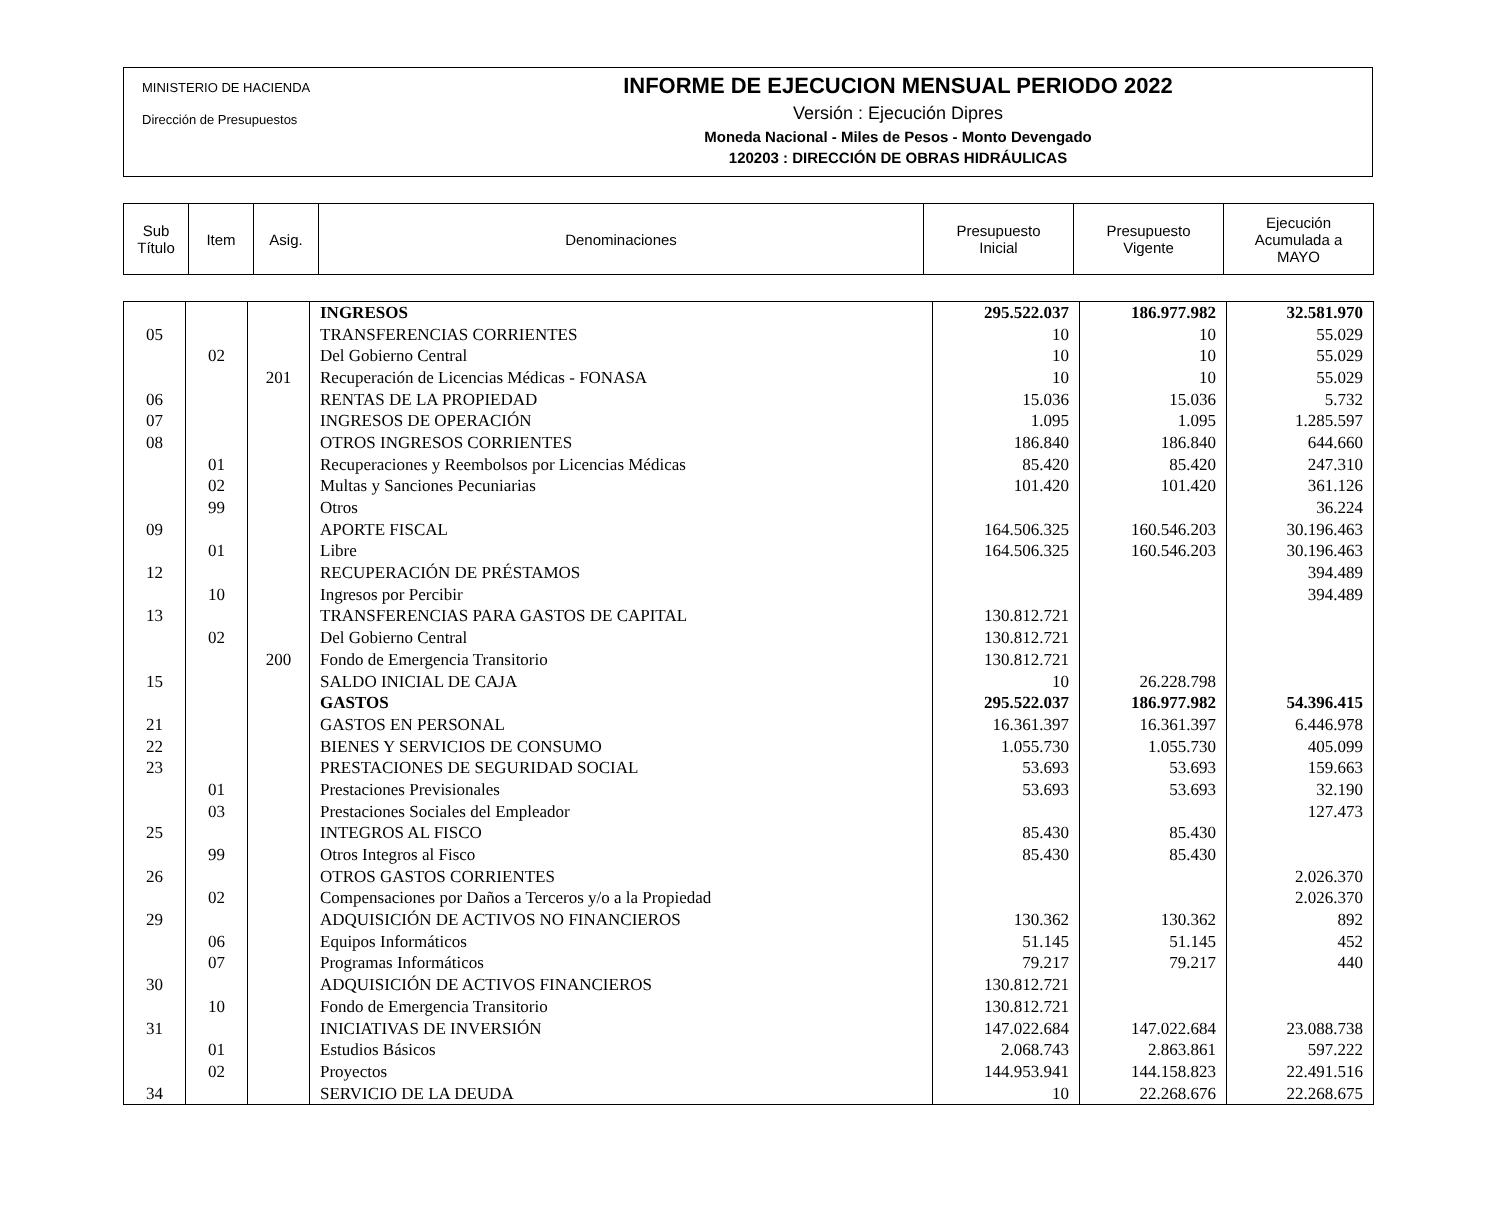MINISTERIO DE HACIENDA
Dirección de Presupuestos
INFORME DE EJECUCION MENSUAL PERIODO 2022
Versión : Ejecución Dipres
Moneda Nacional - Miles de Pesos - Monto Devengado
120203 : DIRECCIÓN DE OBRAS HIDRÁULICAS
| Sub Título | Item | Asig. | Denominaciones | Presupuesto Inicial | Presupuesto Vigente | Ejecución Acumulada a MAYO |
| | | | INGRESOS | 295.522.037 | 186.977.982 | 32.581.970 |
| 05 | | | TRANSFERENCIAS CORRIENTES | 10 | 10 | 55.029 |
| | 02 | | Del Gobierno Central | 10 | 10 | 55.029 |
| | | 201 | Recuperación de Licencias Médicas - FONASA | 10 | 10 | 55.029 |
| 06 | | | RENTAS DE LA PROPIEDAD | 15.036 | 15.036 | 5.732 |
| 07 | | | INGRESOS DE OPERACIÓN | 1.095 | 1.095 | 1.285.597 |
| 08 | | | OTROS INGRESOS CORRIENTES | 186.840 | 186.840 | 644.660 |
| | 01 | | Recuperaciones y Reembolsos por Licencias Médicas | 85.420 | 85.420 | 247.310 |
| | 02 | | Multas y Sanciones Pecuniarias | 101.420 | 101.420 | 361.126 |
| | 99 | | Otros | | | 36.224 |
| 09 | | | APORTE FISCAL | 164.506.325 | 160.546.203 | 30.196.463 |
| | 01 | | Libre | 164.506.325 | 160.546.203 | 30.196.463 |
| 12 | | | RECUPERACIÓN DE PRÉSTAMOS | | | 394.489 |
| | 10 | | Ingresos por Percibir | | | 394.489 |
| 13 | | | TRANSFERENCIAS PARA GASTOS DE CAPITAL | 130.812.721 | | |
| | 02 | | Del Gobierno Central | 130.812.721 | | |
| | | 200 | Fondo de Emergencia Transitorio | 130.812.721 | | |
| 15 | | | SALDO INICIAL DE CAJA | 10 | 26.228.798 | |
| | | | GASTOS | 295.522.037 | 186.977.982 | 54.396.415 |
| 21 | | | GASTOS EN PERSONAL | 16.361.397 | 16.361.397 | 6.446.978 |
| 22 | | | BIENES Y SERVICIOS DE CONSUMO | 1.055.730 | 1.055.730 | 405.099 |
| 23 | | | PRESTACIONES DE SEGURIDAD SOCIAL | 53.693 | 53.693 | 159.663 |
| | 01 | | Prestaciones Previsionales | 53.693 | 53.693 | 32.190 |
| | 03 | | Prestaciones Sociales del Empleador | | | 127.473 |
| 25 | | | INTEGROS AL FISCO | 85.430 | 85.430 | |
| | 99 | | Otros Integros al Fisco | 85.430 | 85.430 | |
| 26 | | | OTROS GASTOS CORRIENTES | | | 2.026.370 |
| | 02 | | Compensaciones por Daños a Terceros y/o a la Propiedad | | | 2.026.370 |
| 29 | | | ADQUISICIÓN DE ACTIVOS NO FINANCIEROS | 130.362 | 130.362 | 892 |
| | 06 | | Equipos Informáticos | 51.145 | 51.145 | 452 |
| | 07 | | Programas Informáticos | 79.217 | 79.217 | 440 |
| 30 | | | ADQUISICIÓN DE ACTIVOS FINANCIEROS | 130.812.721 | | |
| | 10 | | Fondo de Emergencia Transitorio | 130.812.721 | | |
| 31 | | | INICIATIVAS DE INVERSIÓN | 147.022.684 | 147.022.684 | 23.088.738 |
| | 01 | | Estudios Básicos | 2.068.743 | 2.863.861 | 597.222 |
| | 02 | | Proyectos | 144.953.941 | 144.158.823 | 22.491.516 |
| 34 | | | SERVICIO DE LA DEUDA | 10 | 22.268.676 | 22.268.675 |